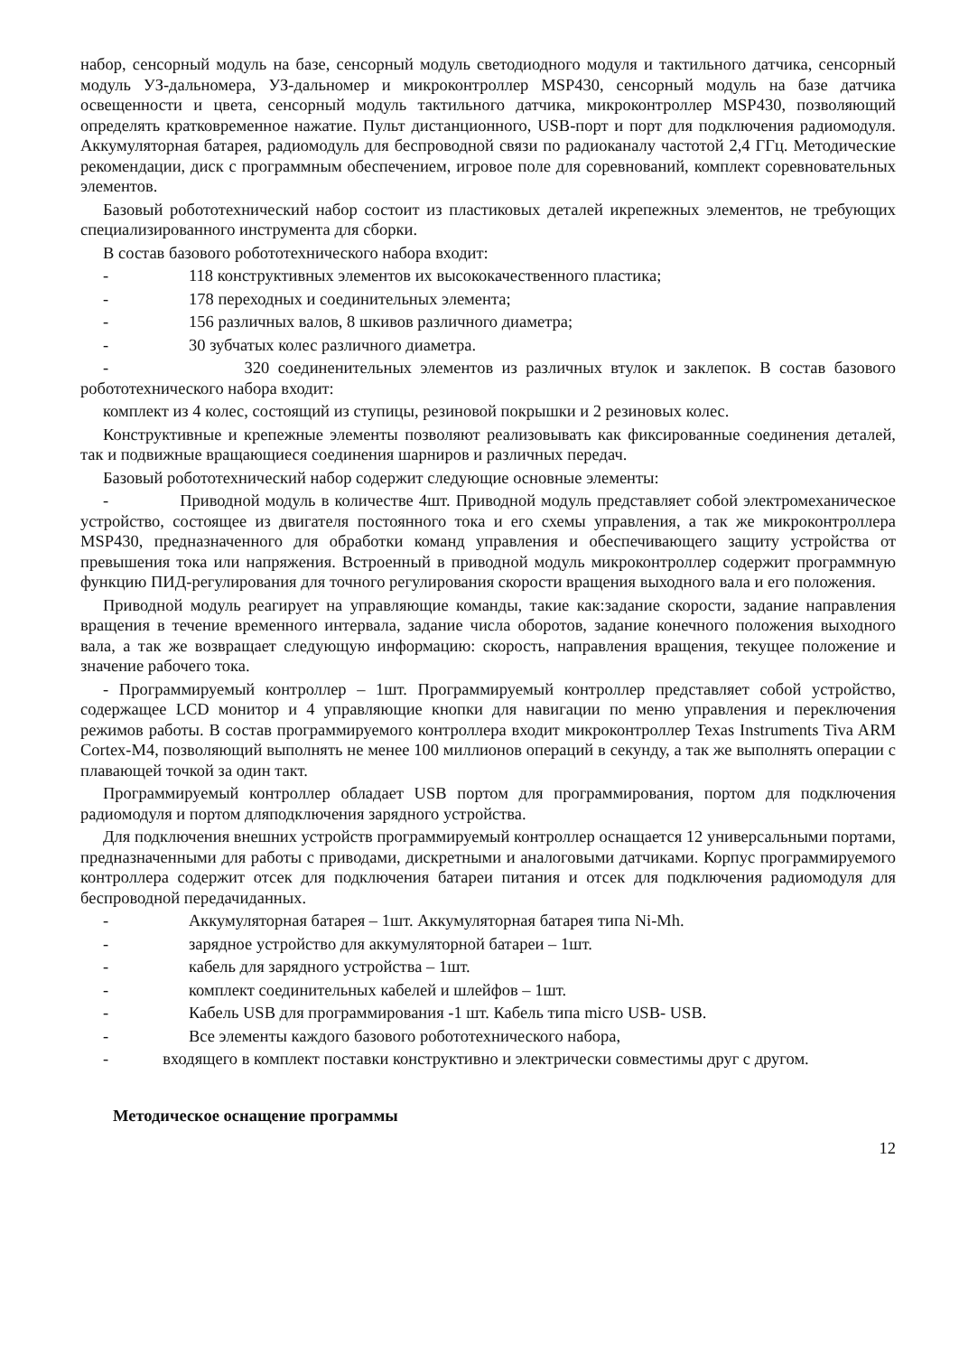набор, сенсорный модуль на базе, сенсорный модуль светодиодного модуля и тактильного датчика, сенсорный модуль УЗ-дальномера, УЗ-дальномер и микроконтроллер MSP430, сенсорный модуль на базе датчика освещенности и цвета, сенсорный модуль тактильного датчика, микроконтроллер MSP430, позволяющий определять кратковременное нажатие. Пульт дистанционного, USB-порт и порт для подключения радиомодуля. Аккумуляторная батарея, радиомодуль для беспроводной связи по радиоканалу частотой 2,4 ГГц. Методические рекомендации, диск с программным обеспечением, игровое поле для соревнований, комплект соревновательных элементов.
Базовый робототехнический набор состоит из пластиковых деталей икрепежных элементов, не требующих специализированного инструмента для сборки.
В состав базового робототехнического набора входит:
- 118 конструктивных элементов их высококачественного пластика;
- 178 переходных и соединительных элемента;
- 156 различных валов, 8 шкивов различного диаметра;
- 30 зубчатых колес различного диаметра.
- 320 соединенительных элементов из различных втулок и заклепок. В состав базового робототехнического набора входит:
комплект из 4 колес, состоящий из ступицы, резиновой покрышки и 2 резиновых колес.
Конструктивные и крепежные элементы позволяют реализовывать как фиксированные соединения деталей, так и подвижные вращающиеся соединения шарниров и различных передач.
Базовый робототехнический набор содержит следующие основные элементы:
- Приводной модуль в количестве 4шт. Приводной модуль представляет собой электромеханическое устройство, состоящее из двигателя постоянного тока и его схемы управления, а так же микроконтроллера MSP430, предназначенного для обработки команд управления и обеспечивающего защиту устройства от превышения тока или напряжения. Встроенный в приводной модуль микроконтроллер содержит программную функцию ПИД-регулирования для точного регулирования скорости вращения выходного вала и его положения.
Приводной модуль реагирует на управляющие команды, такие как:задание скорости, задание направления вращения в течение временного интервала, задание числа оборотов, задание конечного положения выходного вала, а так же возвращает следующую информацию: скорость, направления вращения, текущее положение и значение рабочего тока.
- Программируемый контроллер – 1шт. Программируемый контроллер представляет собой устройство, содержащее LCD монитор и 4 управляющие кнопки для навигации по меню управления и переключения режимов работы. В состав программируемого контроллера входит микроконтроллер Texas Instruments Tiva ARM Cortex-M4, позволяющий выполнять не менее 100 миллионов операций в секунду, а так же выполнять операции с плавающей точкой за один такт.
Программируемый контроллер обладает USB портом для программирования, портом для подключения радиомодуля и портом дляподключения зарядного устройства.
Для подключения внешних устройств программируемый контроллер оснащается 12 универсальными портами, предназначенными для работы с приводами, дискретными и аналоговыми датчиками. Корпус программируемого контроллера содержит отсек для подключения батареи питания и отсек для подключения радиомодуля для беспроводной передачиданных.
- Аккумуляторная батарея – 1шт. Аккумуляторная батарея типа Ni-Mh.
- зарядное устройство для аккумуляторной батареи – 1шт.
- кабель для зарядного устройства – 1шт.
- комплект соединительных кабелей и шлейфов – 1шт.
- Кабель USB для программирования -1 шт. Кабель типа micro USB- USB.
- Все элементы каждого базового робототехнического набора,
- входящего в комплект поставки конструктивно и электрически совместимы друг с другом.
Методическое оснащение программы
12